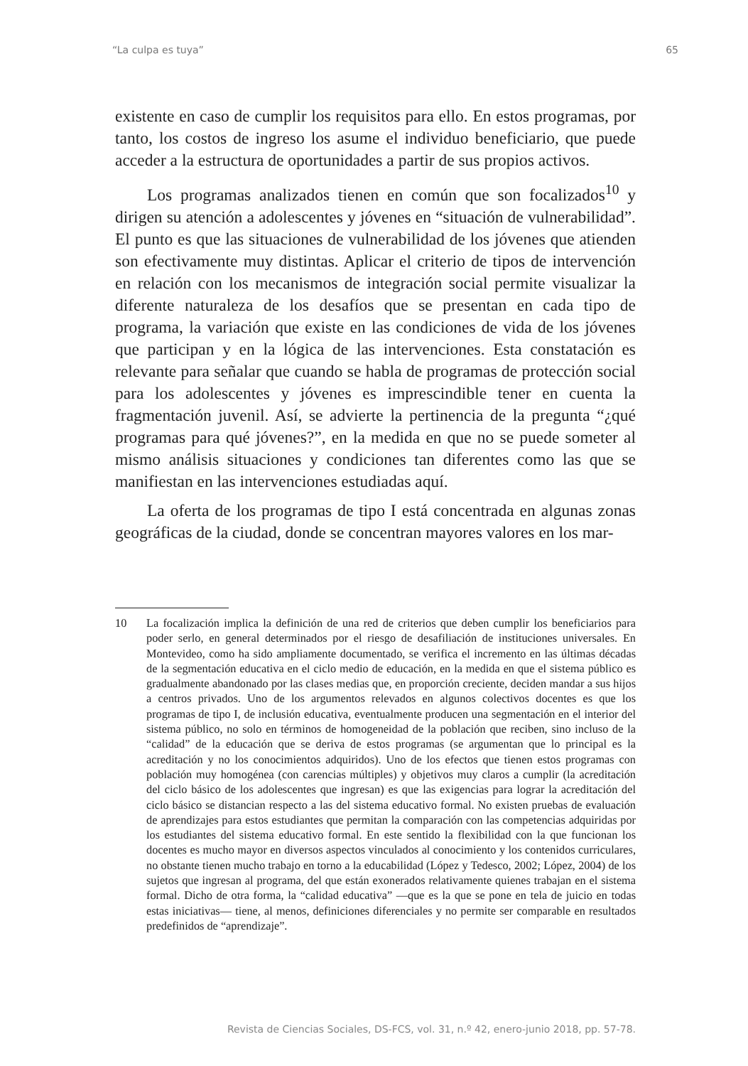“La culpa es tuya” 65
existente en caso de cumplir los requisitos para ello. En estos programas, por tanto, los costos de ingreso los asume el individuo beneficiario, que puede acceder a la estructura de oportunidades a partir de sus propios activos.
Los programas analizados tienen en común que son focalizados<sup>10</sup> y dirigen su atención a adolescentes y jóvenes en “situación de vulnerabilidad”. El punto es que las situaciones de vulnerabilidad de los jóvenes que atienden son efectivamente muy distintas. Aplicar el criterio de tipos de intervención en relación con los mecanismos de integración social permite visualizar la diferente naturaleza de los desafíos que se presentan en cada tipo de programa, la variación que existe en las condiciones de vida de los jóvenes que participan y en la lógica de las intervenciones. Esta constatación es relevante para señalar que cuando se habla de programas de protección social para los adolescentes y jóvenes es imprescindible tener en cuenta la fragmentación juvenil. Así, se advierte la pertinencia de la pregunta “¿qué programas para qué jóvenes?”, en la medida en que no se puede someter al mismo análisis situaciones y condiciones tan diferentes como las que se manifiestan en las intervenciones estudiadas aquí.
La oferta de los programas de tipo I está concentrada en algunas zonas geográficas de la ciudad, donde se concentran mayores valores en los mar-
10 La focalización implica la definición de una red de criterios que deben cumplir los beneficiarios para poder serlo, en general determinados por el riesgo de desafiliación de instituciones universales. En Montevideo, como ha sido ampliamente documentado, se verifica el incremento en las últimas décadas de la segmentación educativa en el ciclo medio de educación, en la medida en que el sistema público es gradualmente abandonado por las clases medias que, en proporción creciente, deciden mandar a sus hijos a centros privados. Uno de los argumentos relevados en algunos colectivos docentes es que los programas de tipo I, de inclusión educativa, eventualmente producen una segmentación en el interior del sistema público, no solo en términos de homogeneidad de la población que reciben, sino incluso de la “calidad” de la educación que se deriva de estos programas (se argumentan que lo principal es la acreditación y no los conocimientos adquiridos). Uno de los efectos que tienen estos programas con población muy homogénea (con carencias múltiples) y objetivos muy claros a cumplir (la acreditación del ciclo básico de los adolescentes que ingresan) es que las exigencias para lograr la acreditación del ciclo básico se distancian respecto a las del sistema educativo formal. No existen pruebas de evaluación de aprendizajes para estos estudiantes que permitan la comparación con las competencias adquiridas por los estudiantes del sistema educativo formal. En este sentido la flexibilidad con la que funcionan los docentes es mucho mayor en diversos aspectos vinculados al conocimiento y los contenidos curriculares, no obstante tienen mucho trabajo en torno a la educabilidad (López y Tedesco, 2002; López, 2004) de los sujetos que ingresan al programa, del que están exonerados relativamente quienes trabajan en el sistema formal. Dicho de otra forma, la “calidad educativa” —que es la que se pone en tela de juicio en todas estas iniciativas— tiene, al menos, definiciones diferenciales y no permite ser comparable en resultados predefinidos de “aprendizaje”.
Revista de Ciencias Sociales, DS-FCS, vol. 31, n.º 42, enero-junio 2018, pp. 57-78.